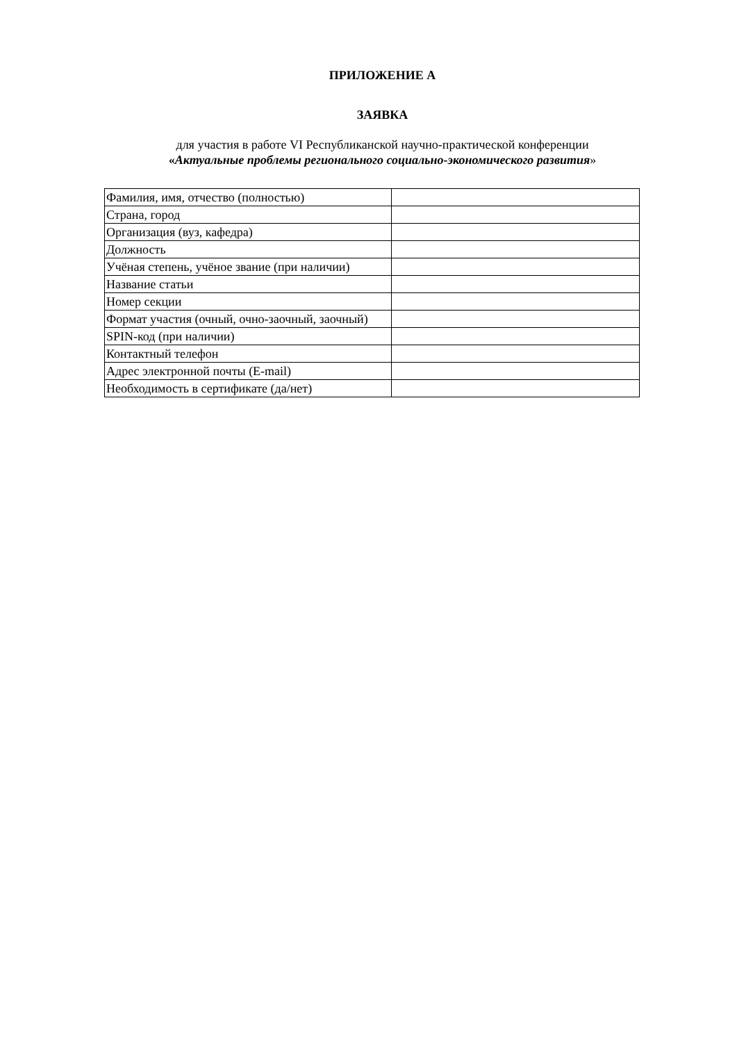ПРИЛОЖЕНИЕ А
ЗАЯВКА
для участия в работе VI Республиканской научно-практической конференции
«Актуальные проблемы регионального социально-экономического развития»
| Фамилия, имя, отчество (полностью) | |
| Страна, город | |
| Организация (вуз, кафедра) | |
| Должность | |
| Учёная степень, учёное звание (при наличии) | |
| Название статьи | |
| Номер секции | |
| Формат участия (очный, очно-заочный, заочный) | |
| SPIN-код (при наличии) | |
| Контактный телефон | |
| Адрес электронной почты (E-mail) | |
| Необходимость в сертификате (да/нет) | |